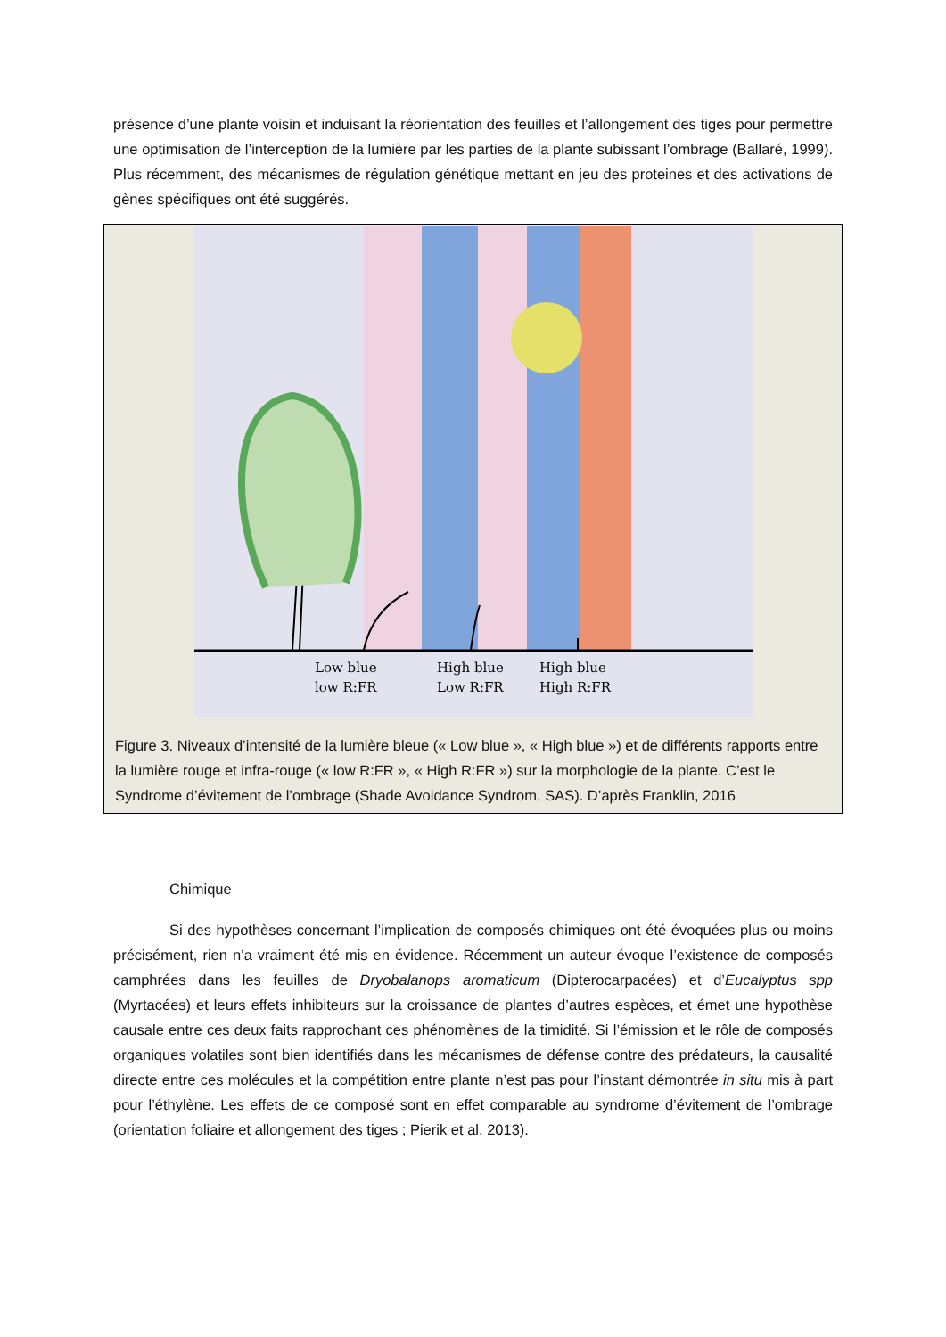présence d’une plante voisin et induisant la réorientation des feuilles et l’allongement des tiges pour permettre une optimisation de l’interception de la lumière par les parties de la plante subissant l’ombrage (Ballaré, 1999). Plus récemment, des mécanismes de régulation génétique mettant en jeu des proteines et des activations de gènes spécifiques ont été suggérés.
Low blue
low R:FR
High blue
Low R:FR
High blue
High R:FR
Figure 3. Niveaux d’intensité de la lumière bleue (« Low blue », « High blue ») et de différents rapports entre la lumière rouge et infra-rouge (« low R:FR », « High R:FR ») sur la morphologie de la plante. C’est le Syndrome d’évitement de l’ombrage (Shade Avoidance Syndrom, SAS). D’après Franklin, 2016
Chimique
Si des hypothèses concernant l’implication de composés chimiques ont été évoquées plus ou moins précisément, rien n’a vraiment été mis en évidence. Récemment un auteur évoque l’existence de composés camphrées dans les feuilles de Dryobalanops aromaticum (Dipterocarpacées) et d’Eucalyptus spp (Myrtacées) et leurs effets inhibiteurs sur la croissance de plantes d’autres espèces, et émet une hypothèse causale entre ces deux faits rapprochant ces phénomènes de la timidité. Si l’émission et le rôle de composés organiques volatiles sont bien identifiés dans les mécanismes de défense contre des prédateurs, la causalité directe entre ces molécules et la compétition entre plante n’est pas pour l’instant démontrée in situ mis à part pour l’éthylène. Les effets de ce composé sont en effet comparable au syndrome d’évitement de l’ombrage (orientation foliaire et allongement des tiges ; Pierik et al, 2013).